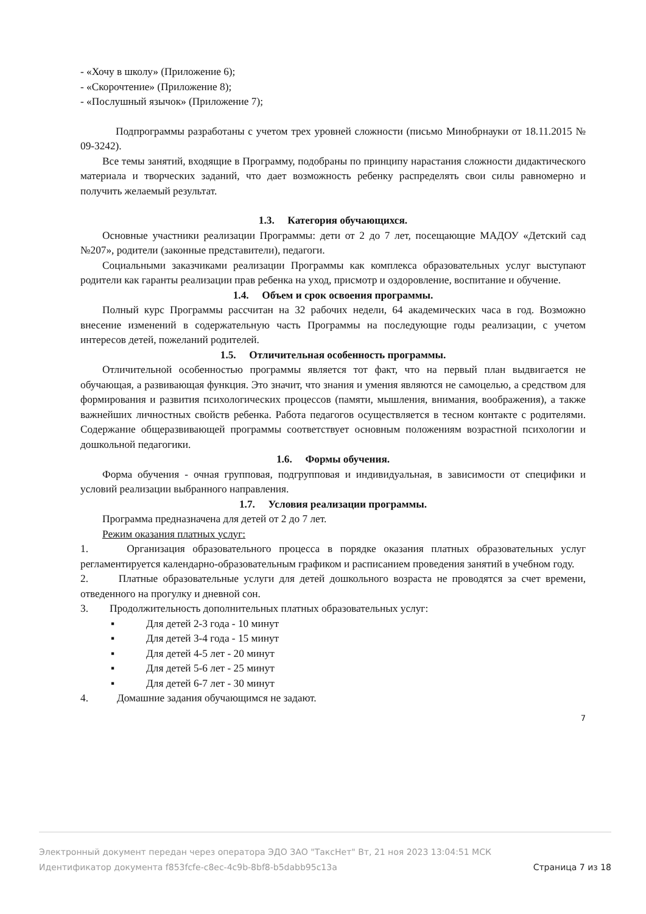- «Хочу в школу» (Приложение 6);
- «Скорочтение» (Приложение 8);
- «Послушный язычок» (Приложение 7);
Подпрограммы разработаны с учетом трех уровней сложности (письмо Минобрнауки от 18.11.2015 № 09-3242).
Все темы занятий, входящие в Программу, подобраны по принципу нарастания сложности дидактического материала и творческих заданий, что дает возможность ребенку распределять свои силы равномерно и получить желаемый результат.
1.3. Категория обучающихся.
Основные участники реализации Программы: дети от 2 до 7 лет, посещающие МАДОУ «Детский сад №207», родители (законные представители), педагоги.
Социальными заказчиками реализации Программы как комплекса образовательных услуг выступают родители как гаранты реализации прав ребенка на уход, присмотр и оздоровление, воспитание и обучение.
1.4. Объем и срок освоения программы.
Полный курс Программы рассчитан на 32 рабочих недели, 64 академических часа в год. Возможно внесение изменений в содержательную часть Программы на последующие годы реализации, с учетом интересов детей, пожеланий родителей.
1.5. Отличительная особенность программы.
Отличительной особенностью программы является тот факт, что на первый план выдвигается не обучающая, а развивающая функция. Это значит, что знания и умения являются не самоцелью, а средством для формирования и развития психологических процессов (памяти, мышления, внимания, воображения), а также важнейших личностных свойств ребенка. Работа педагогов осуществляется в тесном контакте с родителями. Содержание общеразвивающей программы соответствует основным положениям возрастной психологии и дошкольной педагогики.
1.6. Формы обучения.
Форма обучения - очная групповая, подгрупповая и индивидуальная, в зависимости от специфики и условий реализации выбранного направления.
1.7. Условия реализации программы.
Программа предназначена для детей от 2 до 7 лет.
Режим оказания платных услуг:
1. Организация образовательного процесса в порядке оказания платных образовательных услуг регламентируется календарно-образовательным графиком и расписанием проведения занятий в учебном году.
2. Платные образовательные услуги для детей дошкольного возраста не проводятся за счет времени, отведенного на прогулку и дневной сон.
3. Продолжительность дополнительных платных образовательных услуг:
▪ Для детей 2-3 года - 10 минут
▪ Для детей 3-4 года - 15 минут
▪ Для детей 4-5 лет - 20 минут
▪ Для детей 5-6 лет - 25 минут
▪ Для детей 6-7 лет - 30 минут
4. Домашние задания обучающимся не задают.
7
Электронный документ передан через оператора ЭДО ЗАО "ТаксНет" Вт, 21 ноя 2023 13:04:51 МСК
Идентификатор документа f853fcfe-c8ec-4c9b-8bf8-b5dabb95c13a Страница 7 из 18